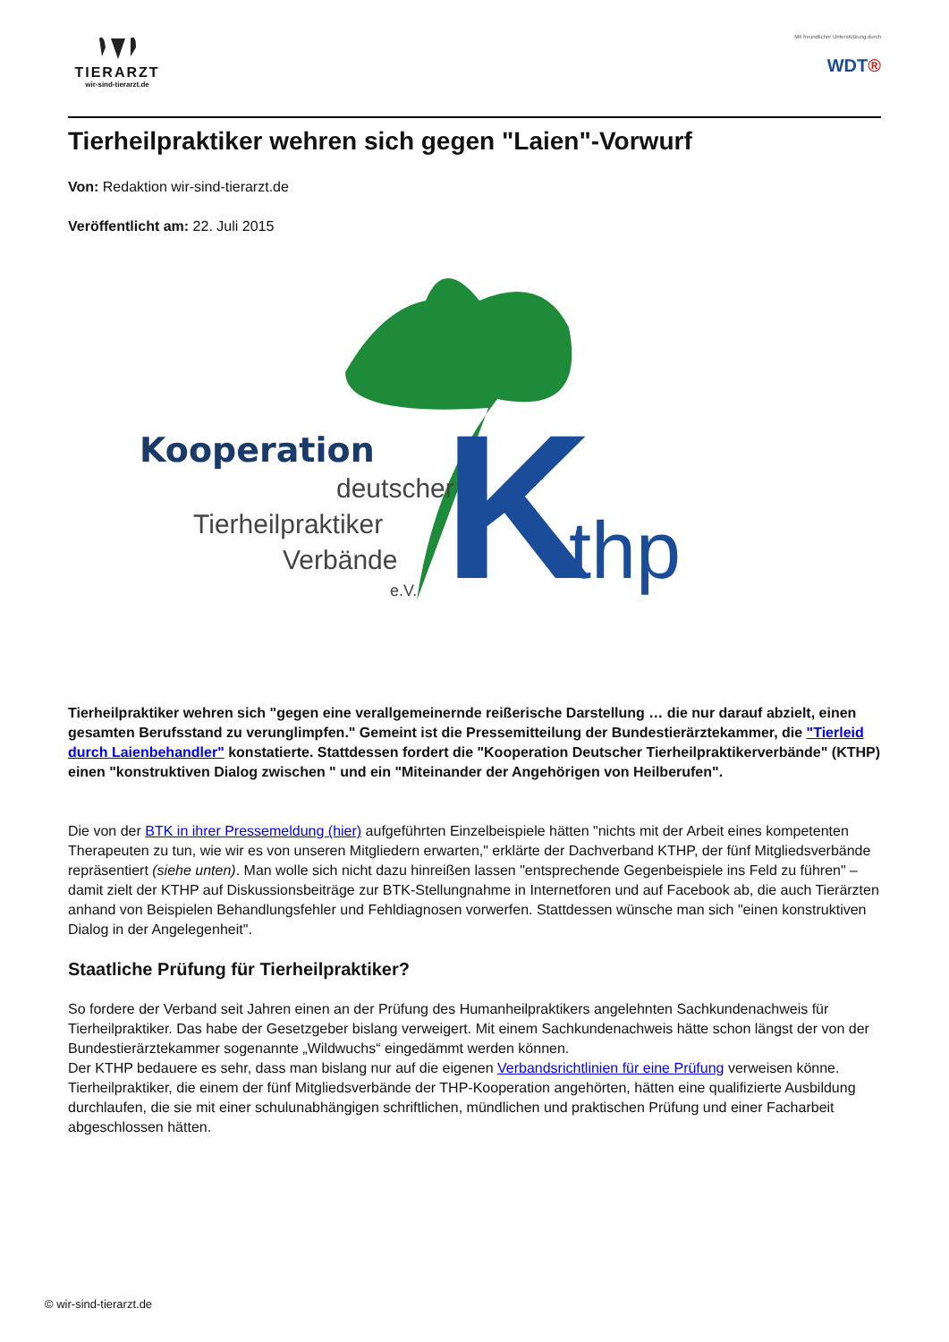TIERARZT
wir-sind-tierarzt.de
Mit freundlicher Unterstützung durch
WDT®
Tierheilpraktiker wehren sich gegen "Laien"-Vorwurf
Von: Redaktion wir-sind-tierarzt.de
Veröffentlicht am: 22. Juli 2015
Kooperation
deutscher
Tierheilpraktiker
Verbände
e.V.
K
thp
Tierheilpraktiker wehren sich "gegen eine verallgemeinernde reißerische Darstellung … die nur darauf abzielt, einen gesamten Berufsstand zu verunglimpfen." Gemeint ist die Pressemitteilung der Bundestierärztekammer, die "Tierleid durch Laienbehandler" konstatierte. Stattdessen fordert die "Kooperation Deutscher Tierheilpraktikerverbände" (KTHP) einen "konstruktiven Dialog zwischen " und ein "Miteinander der Angehörigen von Heilberufen".
Die von der BTK in ihrer Pressemeldung (hier) aufgeführten Einzelbeispiele hätten "nichts mit der Arbeit eines kompetenten Therapeuten zu tun, wie wir es von unseren Mitgliedern erwarten," erklärte der Dachverband KTHP, der fünf Mitgliedsverbände repräsentiert (siehe unten). Man wolle sich nicht dazu hinreißen lassen "entsprechende Gegenbeispiele ins Feld zu führen" – damit zielt der KTHP auf Diskussionsbeiträge zur BTK-Stellungnahme in Internetforen und auf Facebook ab, die auch Tierärzten anhand von Beispielen Behandlungsfehler und Fehldiagnosen vorwerfen. Stattdessen wünsche man sich "einen konstruktiven Dialog in der Angelegenheit".
Staatliche Prüfung für Tierheilpraktiker?
So fordere der Verband seit Jahren einen an der Prüfung des Humanheilpraktikers angelehnten Sachkundenachweis für Tierheilpraktiker. Das habe der Gesetzgeber bislang verweigert. Mit einem Sachkundenachweis hätte schon längst der von der Bundestierärztekammer sogenannte „Wildwuchs“ eingedämmt werden können.
Der KTHP bedauere es sehr, dass man bislang nur auf die eigenen Verbandsrichtlinien für eine Prüfung verweisen könne. Tierheilpraktiker, die einem der fünf Mitgliedsverbände der THP-Kooperation angehörten, hätten eine qualifizierte Ausbildung durchlaufen, die sie mit einer schulunabhängigen schriftlichen, mündlichen und praktischen Prüfung und einer Facharbeit abgeschlossen hätten.
© wir-sind-tierarzt.de